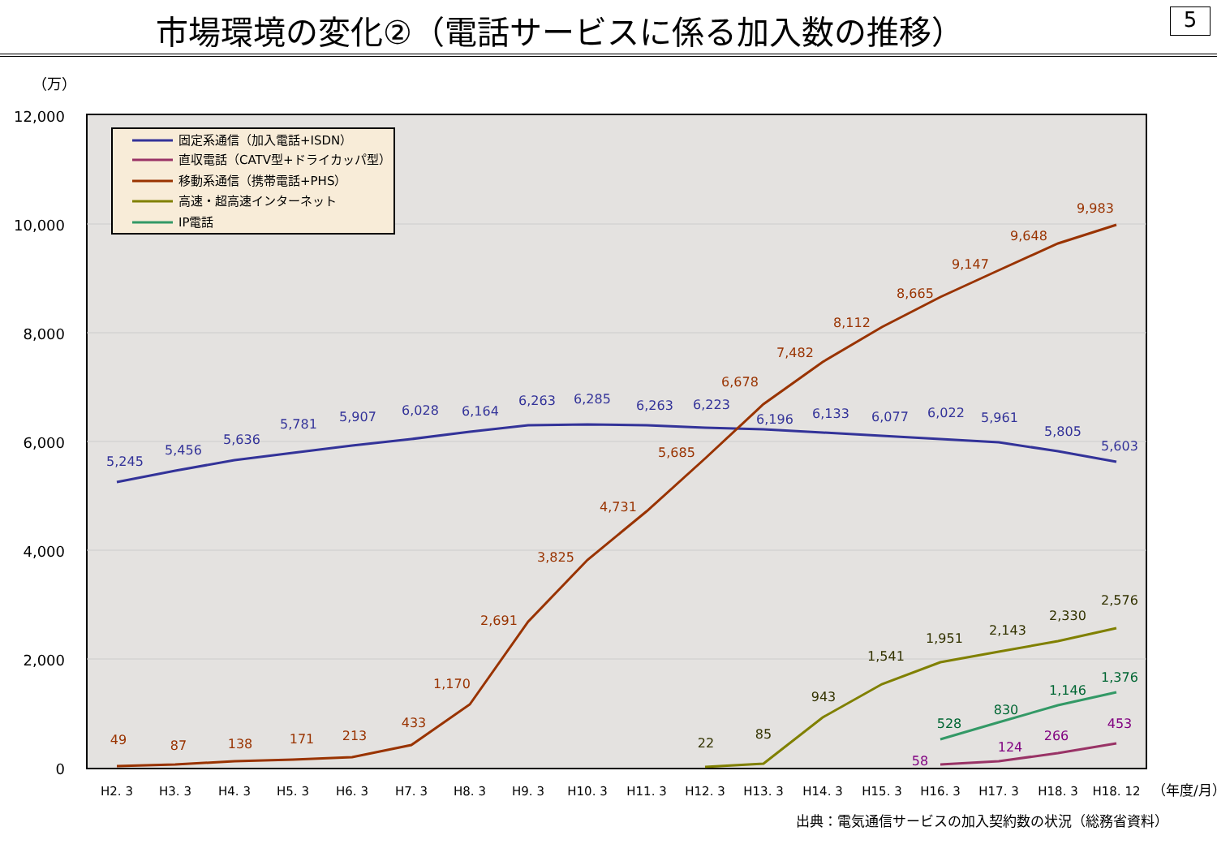市場環境の変化②（電話サービスに係る加入数の推移）
5
（万）
12,000
10,000
8,000
6,000
4,000
2,000
0
H2. 3
H3. 3
H4. 3
H5. 3
H6. 3
H7. 3
H8. 3
H9. 3
H10. 3
H11. 3
H12. 3
H13. 3
H14. 3
H15. 3
H16. 3
H17. 3
H18. 3
H18. 12
（年度/月）
5,245
5,456
5,636
5,781
5,907
6,028
6,164
6,263
6,285
6,263
6,223
6,196
6,133
6,077
6,022
5,961
5,805
5,603
49
87
138
171
213
433
1,170
2,691
3,825
4,731
5,685
6,678
7,482
8,112
8,665
9,147
9,648
9,983
22
85
943
1,541
1,951
2,143
2,330
2,576
528
830
1,146
1,376
58
124
266
453
固定系通信（加入電話+ISDN）
直収電話（CATV型+ドライカッパ型）
移動系通信（携帯電話+PHS）
高速・超高速インターネット
IP電話
出典：電気通信サービスの加入契約数の状況（総務省資料）